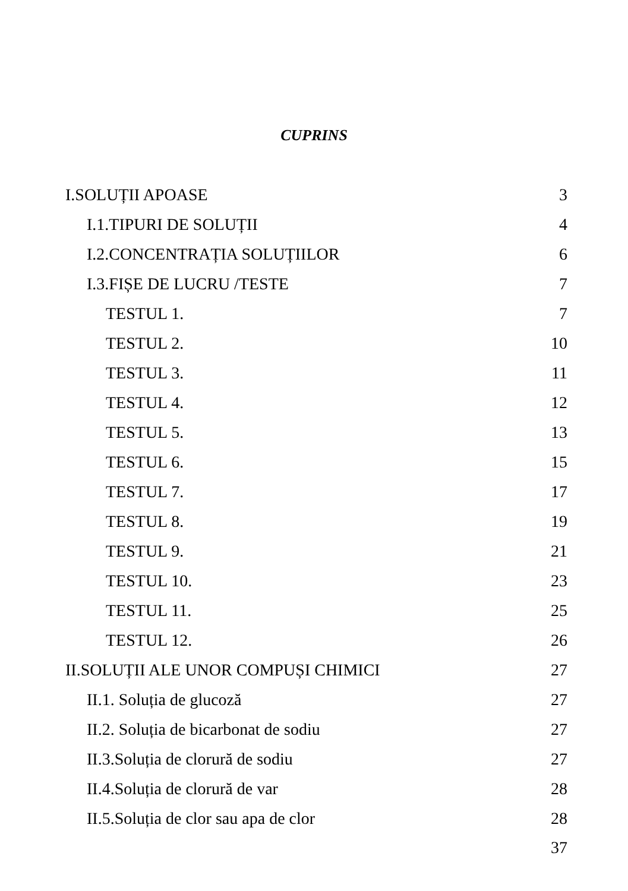CUPRINS
I.SOLUȚII APOASE 3
I.1.TIPURI DE SOLUȚII 4
I.2.CONCENTRAȚIA SOLUȚIILOR 6
I.3.FIȘE DE LUCRU /TESTE 7
TESTUL 1. 7
TESTUL 2. 10
TESTUL 3. 11
TESTUL 4. 12
TESTUL 5. 13
TESTUL 6. 15
TESTUL 7. 17
TESTUL 8. 19
TESTUL 9. 21
TESTUL 10. 23
TESTUL 11. 25
TESTUL 12. 26
II.SOLUȚII ALE UNOR COMPUȘI CHIMICI 27
II.1. Soluția de glucoză 27
II.2. Soluția de bicarbonat de sodiu 27
II.3.Soluția de clorură de sodiu 27
II.4.Soluția de clorură de var 28
II.5.Soluția de clor sau apa de clor 28
37